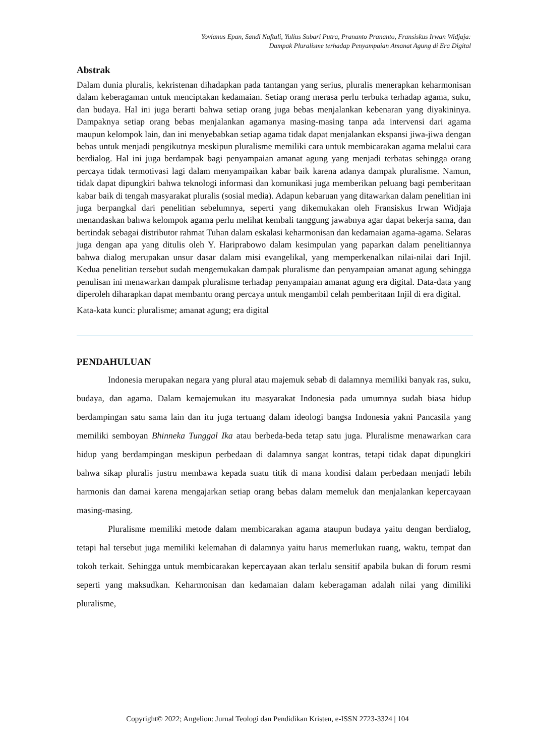Yovianus Epan, Sandi Naftali, Yulius Subari Putra, Prananto Prananto, Fransiskus Irwan Widjaja:
Dampak Pluralisme terhadap Penyampaian Amanat Agung di Era Digital
Abstrak
Dalam dunia pluralis, kekristenan dihadapkan pada tantangan yang serius, pluralis menerapkan keharmonisan dalam keberagaman untuk menciptakan kedamaian. Setiap orang merasa perlu terbuka terhadap agama, suku, dan budaya. Hal ini juga berarti bahwa setiap orang juga bebas menjalankan kebenaran yang diyakininya. Dampaknya setiap orang bebas menjalankan agamanya masing-masing tanpa ada intervensi dari agama maupun kelompok lain, dan ini menyebabkan setiap agama tidak dapat menjalankan ekspansi jiwa-jiwa dengan bebas untuk menjadi pengikutnya meskipun pluralisme memiliki cara untuk membicarakan agama melalui cara berdialog. Hal ini juga berdampak bagi penyampaian amanat agung yang menjadi terbatas sehingga orang percaya tidak termotivasi lagi dalam menyampaikan kabar baik karena adanya dampak pluralisme. Namun, tidak dapat dipungkiri bahwa teknologi informasi dan komunikasi juga memberikan peluang bagi pemberitaan kabar baik di tengah masyarakat pluralis (sosial media). Adapun kebaruan yang ditawarkan dalam penelitian ini juga berpangkal dari penelitian sebelumnya, seperti yang dikemukakan oleh Fransiskus Irwan Widjaja menandaskan bahwa kelompok agama perlu melihat kembali tanggung jawabnya agar dapat bekerja sama, dan bertindak sebagai distributor rahmat Tuhan dalam eskalasi keharmonisan dan kedamaian agama-agama. Selaras juga dengan apa yang ditulis oleh Y. Hariprabowo dalam kesimpulan yang paparkan dalam penelitiannya bahwa dialog merupakan unsur dasar dalam misi evangelikal, yang memperkenalkan nilai-nilai dari Injil. Kedua penelitian tersebut sudah mengemukakan dampak pluralisme dan penyampaian amanat agung sehingga penulisan ini menawarkan dampak pluralisme terhadap penyampaian amanat agung era digital. Data-data yang diperoleh diharapkan dapat membantu orang percaya untuk mengambil celah pemberitaan Injil di era digital.
Kata-kata kunci: pluralisme; amanat agung; era digital
PENDAHULUAN
Indonesia merupakan negara yang plural atau majemuk sebab di dalamnya memiliki banyak ras, suku, budaya, dan agama. Dalam kemajemukan itu masyarakat Indonesia pada umumnya sudah biasa hidup berdampingan satu sama lain dan itu juga tertuang dalam ideologi bangsa Indonesia yakni Pancasila yang memiliki semboyan Bhinneka Tunggal Ika atau berbeda-beda tetap satu juga. Pluralisme menawarkan cara hidup yang berdampingan meskipun perbedaan di dalamnya sangat kontras, tetapi tidak dapat dipungkiri bahwa sikap pluralis justru membawa kepada suatu titik di mana kondisi dalam perbedaan menjadi lebih harmonis dan damai karena mengajarkan setiap orang bebas dalam memeluk dan menjalankan kepercayaan masing-masing.
Pluralisme memiliki metode dalam membicarakan agama ataupun budaya yaitu dengan berdialog, tetapi hal tersebut juga memiliki kelemahan di dalamnya yaitu harus memerlukan ruang, waktu, tempat dan tokoh terkait. Sehingga untuk membicarakan kepercayaan akan terlalu sensitif apabila bukan di forum resmi seperti yang maksudkan. Keharmonisan dan kedamaian dalam keberagaman adalah nilai yang dimiliki pluralisme,
Copyright© 2022; Angelion: Jurnal Teologi dan Pendidikan Kristen, e-ISSN 2723-3324 | 104